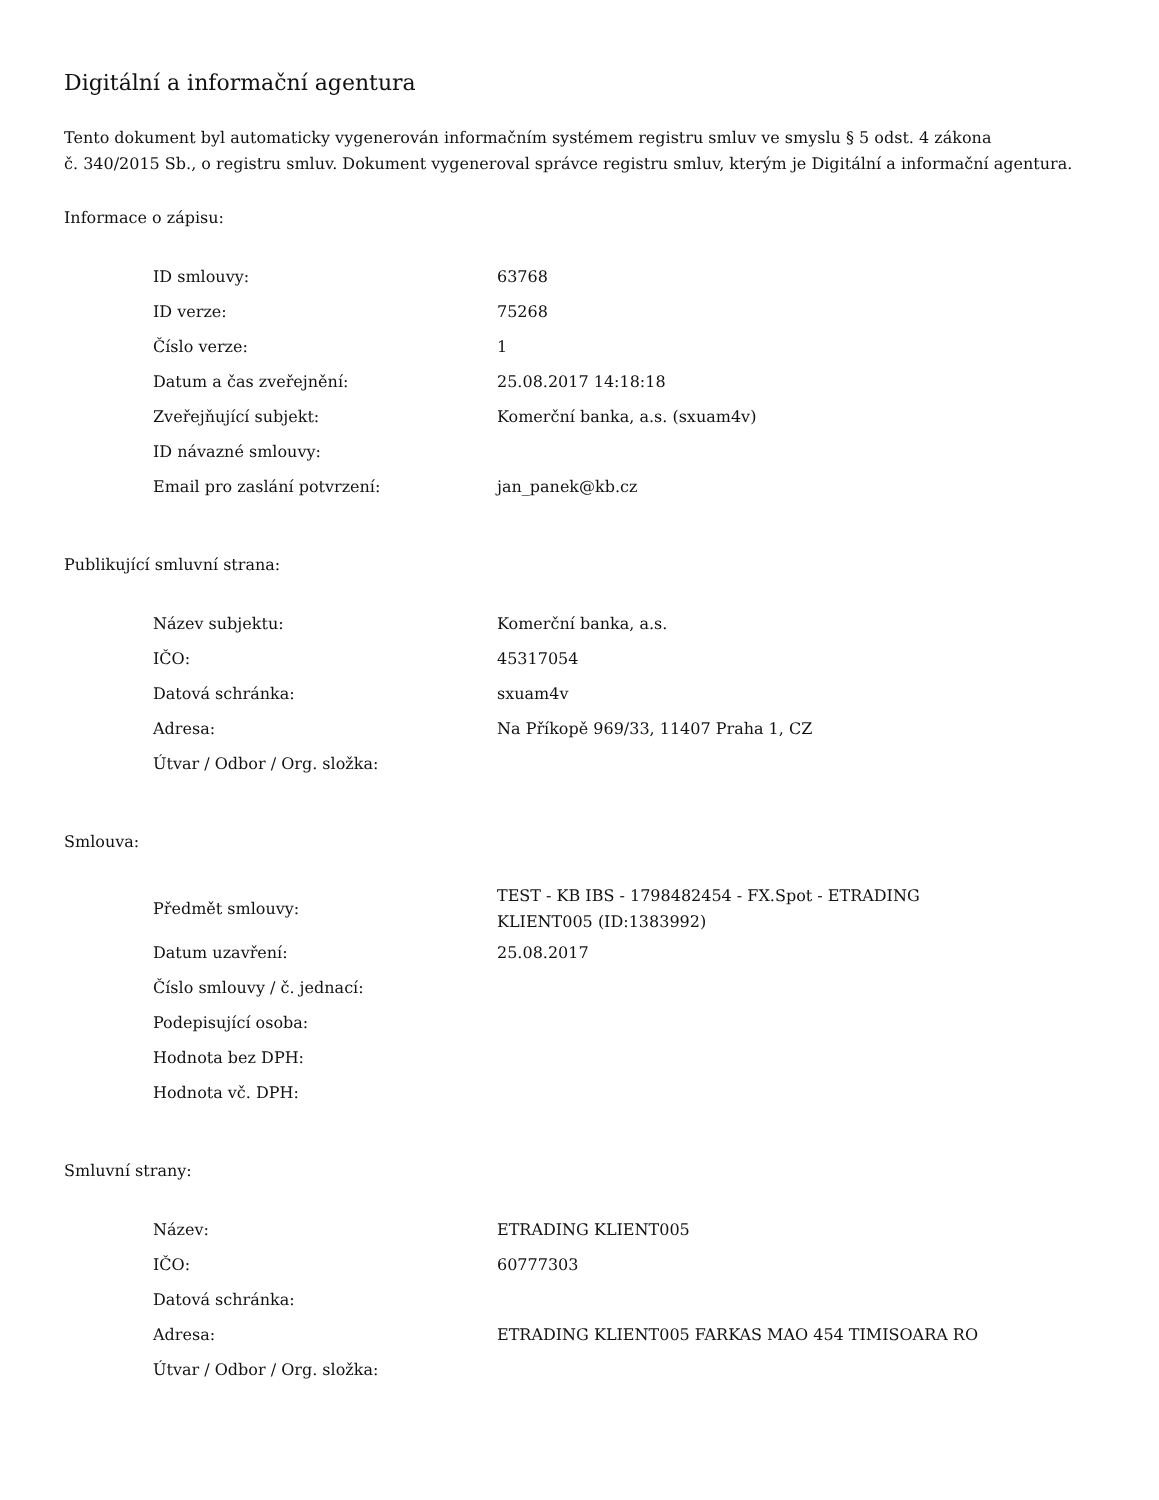Digitální a informační agentura
Tento dokument byl automaticky vygenerován informačním systémem registru smluv ve smyslu § 5 odst. 4 zákona
č. 340/2015 Sb., o registru smluv. Dokument vygeneroval správce registru smluv, kterým je Digitální a informační agentura.
Informace o zápisu:
| ID smlouvy: | 63768 |
| ID verze: | 75268 |
| Číslo verze: | 1 |
| Datum a čas zveřejnění: | 25.08.2017 14:18:18 |
| Zveřejňující subjekt: | Komerční banka, a.s. (sxuam4v) |
| ID návazné smlouvy: | |
| Email pro zaslání potvrzení: | jan_panek@kb.cz |
Publikující smluvní strana:
| Název subjektu: | Komerční banka, a.s. |
| IČO: | 45317054 |
| Datová schránka: | sxuam4v |
| Adresa: | Na Příkopě 969/33, 11407 Praha 1, CZ |
| Útvar / Odbor / Org. složka: | |
Smlouva:
| Předmět smlouvy: | TEST - KB IBS - 1798482454 - FX.Spot - ETRADING KLIENT005 (ID:1383992) |
| Datum uzavření: | 25.08.2017 |
| Číslo smlouvy / č. jednací: | |
| Podepisující osoba: | |
| Hodnota bez DPH: | |
| Hodnota vč. DPH: | |
Smluvní strany:
| Název: | ETRADING KLIENT005 |
| IČO: | 60777303 |
| Datová schránka: | |
| Adresa: | ETRADING KLIENT005 FARKAS MAO 454 TIMISOARA RO |
| Útvar / Odbor / Org. složka: | |